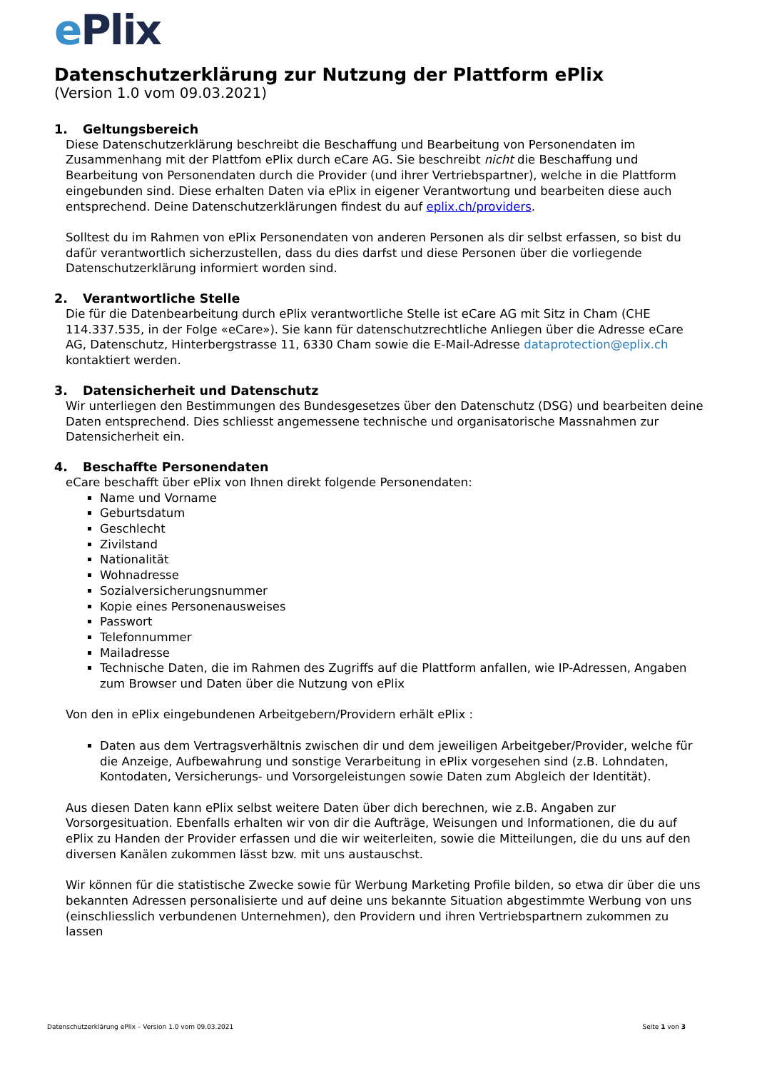e Plix
Datenschutzerklärung zur Nutzung der Plattform ePlix
(Version 1.0 vom 09.03.2021)
1. Geltungsbereich
Diese Datenschutzerklärung beschreibt die Beschaffung und Bearbeitung von Personendaten im Zusammenhang mit der Plattfom ePlix durch eCare AG. Sie beschreibt nicht die Beschaffung und Bearbeitung von Personendaten durch die Provider (und ihrer Vertriebspartner), welche in die Plattform eingebunden sind. Diese erhalten Daten via ePlix in eigener Verantwortung und bearbeiten diese auch entsprechend. Deine Datenschutzerklärungen findest du auf eplix.ch/providers.
Solltest du im Rahmen von ePlix Personendaten von anderen Personen als dir selbst erfassen, so bist du dafür verantwortlich sicherzustellen, dass du dies darfst und diese Personen über die vorliegende Datenschutzerklärung informiert worden sind.
2. Verantwortliche Stelle
Die für die Datenbearbeitung durch ePlix verantwortliche Stelle ist eCare AG mit Sitz in Cham (CHE 114.337.535, in der Folge «eCare»). Sie kann für datenschutzrechtliche Anliegen über die Adresse eCare AG, Datenschutz, Hinterbergstrasse 11, 6330 Cham sowie die E-Mail-Adresse dataprotection@eplix.ch kontaktiert werden.
3. Datensicherheit und Datenschutz
Wir unterliegen den Bestimmungen des Bundesgesetzes über den Datenschutz (DSG) und bearbeiten deine Daten entsprechend. Dies schliesst angemessene technische und organisatorische Massnahmen zur Datensicherheit ein.
4. Beschaffte Personendaten
eCare beschafft über ePlix von Ihnen direkt folgende Personendaten:
Name und Vorname
Geburtsdatum
Geschlecht
Zivilstand
Nationalität
Wohnadresse
Sozialversicherungsnummer
Kopie eines Personenausweises
Passwort
Telefonnummer
Mailadresse
Technische Daten, die im Rahmen des Zugriffs auf die Plattform anfallen, wie IP-Adressen, Angaben zum Browser und Daten über die Nutzung von ePlix
Von den in ePlix eingebundenen Arbeitgebern/Providern erhält ePlix :
Daten aus dem Vertragsverhältnis zwischen dir und dem jeweiligen Arbeitgeber/Provider, welche für die Anzeige, Aufbewahrung und sonstige Verarbeitung in ePlix vorgesehen sind (z.B. Lohndaten, Kontodaten, Versicherungs- und Vorsorgeleistungen sowie Daten zum Abgleich der Identität).
Aus diesen Daten kann ePlix selbst weitere Daten über dich berechnen, wie z.B. Angaben zur Vorsorgesituation. Ebenfalls erhalten wir von dir die Aufträge, Weisungen und Informationen, die du auf ePlix zu Handen der Provider erfassen und die wir weiterleiten, sowie die Mitteilungen, die du uns auf den diversen Kanälen zukommen lässt bzw. mit uns austauschst.
Wir können für die statistische Zwecke sowie für Werbung Marketing Profile bilden, so etwa dir über die uns bekannten Adressen personalisierte und auf deine uns bekannte Situation abgestimmte Werbung von uns (einschliesslich verbundenen Unternehmen), den Providern und ihren Vertriebspartnern zukommen zu lassen
Datenschutzerklärung ePlix – Version 1.0 vom 09.03.2021 Seite 1 von 3